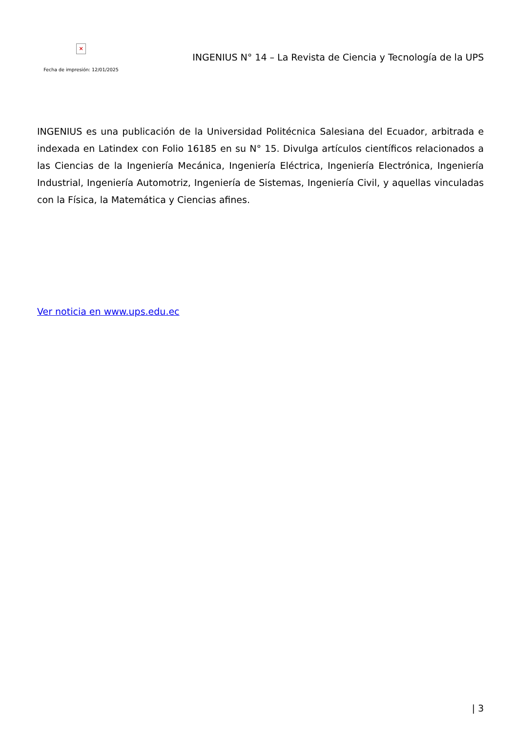×
Fecha de impresión: 12/01/2025
INGENIUS N° 14 – La Revista de Ciencia y Tecnología de la UPS
INGENIUS es una publicación de la Universidad Politécnica Salesiana del Ecuador, arbitrada e indexada en Latindex con Folio 16185 en su N° 15. Divulga artículos científicos relacionados a las Ciencias de la Ingeniería Mecánica, Ingeniería Eléctrica, Ingeniería Electrónica, Ingeniería Industrial, Ingeniería Automotriz, Ingeniería de Sistemas, Ingeniería Civil, y aquellas vinculadas con la Física, la Matemática y Ciencias afines.
Ver noticia en www.ups.edu.ec
| 3